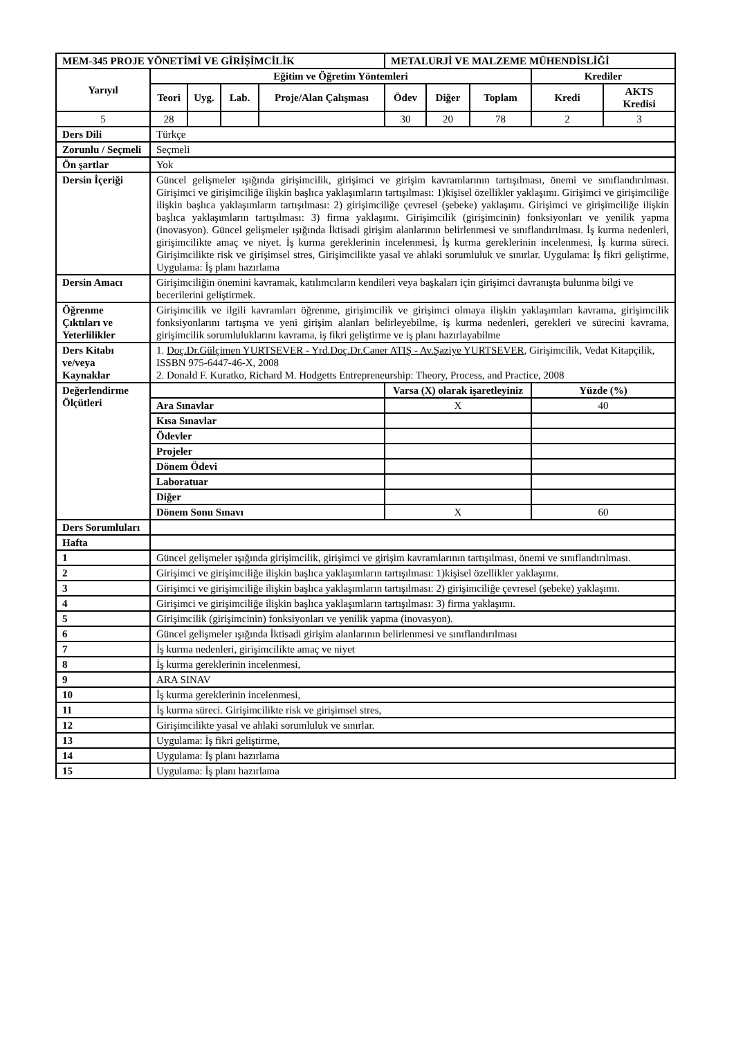| MEM-345 PROJE YÖNETİMİ VE GİRİŞİMCİLİK | | | | | METALURJİ VE MALZEME MÜHENDİSLİĞİ | | | | |
| Yarıyıl | Eğitim ve Öğretim Yöntemleri | | | | | | | Krediler | |
| | Teori | Uyg. | Lab. | Proje/Alan Çalışması | Ödev | Diğer | Toplam | Kredi | AKTS Kredisi |
| 5 | 28 | | | | 30 | 20 | 78 | 2 | 3 |
| Ders Dili | Türkçe | | | | | | | | |
| Zorunlu / Seçmeli | Seçmeli | | | | | | | | |
| Ön şartlar | Yok | | | | | | | | |
| Dersin İçeriği | Güncel gelişmeler ışığında girişimcilik, girişimci ve girişim kavramlarının tartışılması, önemi ve sınıflandırılması. Girişimci ve girişimciliğe ilişkin başlıca yaklaşımların tartışılması: 1)kişisel özellikler yaklaşımı. Girişimci ve girişimciliğe ilişkin başlıca yaklaşımların tartışılması: 2) girişimciliğe çevresel (şebeke) yaklaşımı. Girişimci ve girişimciliğe ilişkin başlıca yaklaşımların tartışılması: 3) firma yaklaşımı. Girişimcilik (girişimcinin) fonksiyonları ve yenilik yapma (inovasyon). Güncel gelişmeler ışığında İktisadi girişim alanlarının belirlenmesi ve sınıflandırılması. İş kurma nedenleri, girişimcilikte amaç ve niyet. İş kurma gereklerinin incelenmesi, İş kurma gereklerinin incelenmesi, İş kurma süreci. Girişimcilikte risk ve girişimsel stres, Girişimcilikte yasal ve ahlaki sorumluluk ve sınırlar. Uygulama: İş fikri geliştirme, Uygulama: İş planı hazırlama | | | | | | | | |
| Dersin Amacı | Girişimciliğin önemini kavramak, katılımcıların kendileri veya başkaları için girişimci davranışta bulunma bilgi ve becerilerini geliştirmek. | | | | | | | | |
| Öğrenme Çıktıları ve Yeterlilikler | Girişimcilik ve ilgili kavramları öğrenme, girişimcilik ve girişimci olmaya ilişkin yaklaşımları kavrama, girişimcilik fonksiyonlarını tartışma ve yeni girişim alanları belirleyebilme, iş kurma nedenleri, gerekleri ve sürecini kavrama, girişimcilik sorumluluklarını kavrama, iş fikri geliştirme ve iş planı hazırlayabilme | | | | | | | | |
| Ders Kitabı ve/veya Kaynaklar | 1. Doç.Dr.Gülçimen YURTSEVER - Yrd.Doç.Dr.Caner ATIŞ - Av.Şaziye YURTSEVER , Girişimcilik, Vedat Kitapçilik, ISSBN 975-6447-46-X, 2008 2. Donald F. Kuratko, Richard M. Hodgetts Entrepreneurship: Theory, Process, and Practice, 2008 | | | | | | | | |
| Değerlendirme Ölçütleri | | | | | Varsa (X) olarak işaretleyiniz | | | Yüzde (%) | |
| | Ara Sınavlar | | | | X | | | 40 | |
| | Kısa Sınavlar | | | | | | | | |
| | Ödevler | | | | | | | | |
| | Projeler | | | | | | | | |
| | Dönem Ödevi | | | | | | | | |
| | Laboratuar | | | | | | | | |
| | Diğer | | | | | | | | |
| | Dönem Sonu Sınavı | | | | X | | | 60 | |
| Ders Sorumluları | | | | | | | | | |
| Hafta | | | | | | | | | |
| 1 | Güncel gelişmeler ışığında girişimcilik, girişimci ve girişim kavramlarının tartışılması, önemi ve sınıflandırılması. | | | | | | | | |
| 2 | Girişimci ve girişimciliğe ilişkin başlıca yaklaşımların tartışılması: 1)kişisel özellikler yaklaşımı. | | | | | | | | |
| 3 | Girişimci ve girişimciliğe ilişkin başlıca yaklaşımların tartışılması: 2) girişimciliğe çevresel (şebeke) yaklaşımı. | | | | | | | | |
| 4 | Girişimci ve girişimciliğe ilişkin başlıca yaklaşımların tartışılması: 3) firma yaklaşımı. | | | | | | | | |
| 5 | Girişimcilik (girişimcinin) fonksiyonları ve yenilik yapma (inovasyon). | | | | | | | | |
| 6 | Güncel gelişmeler ışığında İktisadi girişim alanlarının belirlenmesi ve sınıflandırılması | | | | | | | | |
| 7 | İş kurma nedenleri, girişimcilikte amaç ve niyet | | | | | | | | |
| 8 | İş kurma gereklerinin incelenmesi, | | | | | | | | |
| 9 | ARA SINAV | | | | | | | | |
| 10 | İş kurma gereklerinin incelenmesi, | | | | | | | | |
| 11 | İş kurma süreci. Girişimcilikte risk ve girişimsel stres, | | | | | | | | |
| 12 | Girişimcilikte yasal ve ahlaki sorumluluk ve sınırlar. | | | | | | | | |
| 13 | Uygulama: İş fikri geliştirme, | | | | | | | | |
| 14 | Uygulama: İş planı hazırlama | | | | | | | | |
| 15 | Uygulama: İş planı hazırlama | | | | | | | | |